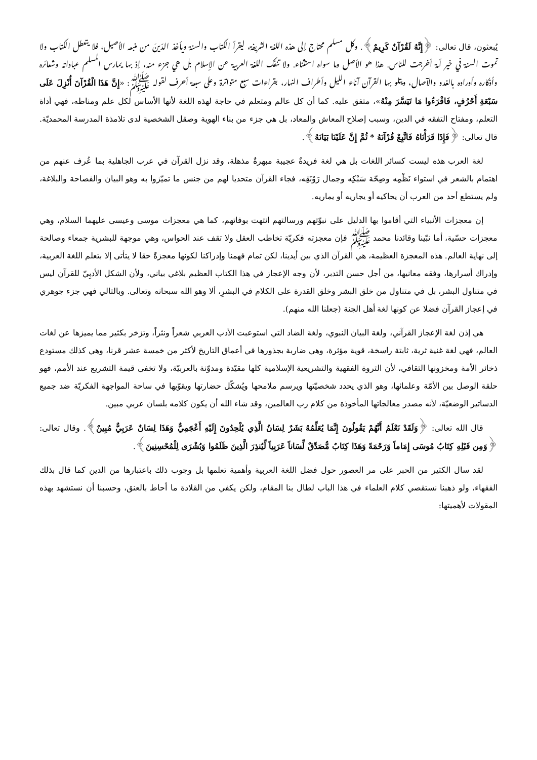يُبعثون، قال تعالى: ﴿إِنَّهُ لَقُرْآنٌ كَرِيمٌ﴾. وكل مسلم محتاج إلى هذه اللغة الشريفة، ليقرأ الكتاب والسنة ويأخذ الدّينَ من منبعه الأصيل، فلا يتعطل الكتاب ولا تموت السنة في خير أمة أخرجت للناس. هذا هو الأصل وما سواه استثناء. ولا تنفك اللغة العربية عن الإسلام بل هي جزء منه، إذ بها يمارس المسلم عباداته وشعائره وأذكاره وأوراده بالغدو والآصال، ويتلو بها القرآن آناء الليل وأطراف النهار، بقراءات سبع متواترة وعلى سبعة أحرف لقوله ﷺ: «إِنَّ هَذَا الْقُرْآنَ أُنْزِلَ عَلَى سَبْعَةِ أَحْرُفٍ، فَاقْرَءُوا مَا تَيَسَّرَ مِنْهُ»، متفق عليه. كما أن كل عالم ومتعلم في حاجة لهذه اللغة لأنها الأساس لكل علم ومناطه، فهي أداة التعلم، ومفتاح التفقه في الدين، وسبب إصلاح المعاش والمعاد، بل هي جزء من بناء الهوية وصقل الشخصية لدى تلامذة المدرسة المحمديّة. قال تعالى: ﴿فَإِذَا قَرَأْنَاهُ فَاتَّبِعْ قُرْآنَهُ * ثُمَّ إِنَّ عَلَيْنَا بَيَانَهُ﴾.
لغة العرب هذه ليست كسائر اللغات بل هي لغة فريدةٌ عجيبة مبهرةٌ مذهلة، وقد نزل القرآن في عرب الجاهلية بما عُرف عنهم من اهتمام بالشعر في استواء نَظْمِه وصِحّة سَبْكِه وجمال رَوْنَقِه، فجاء القرآن متحديا لهم من جنس ما تميّزوا به وهو البيان والفصاحة والبلاغة، ولم يستطع أحد من العرب أن يحاكيه أو يجاريه أو يماريه.
إن معجزات الأنبياء التي أقاموا بها الدليل على نبوّتهم ورسالتهم انتهت بوفاتهم، كما هي معجزات موسى وعيسى عليهما السلام، وهي معجزات حسّية، أما نبّينا وقائدنا محمد ﷺ فإن معجزته فكريّة تخاطب العقل ولا تقف عند الحواس، وهي موجهة للبشرية جمعاء وصالحة إلى نهاية العالم. هذه المعجزة العظيمة، هي القرآن الذي بين أيدينا، لكن تمام فهمنا وإدراكنا لكونها معجزةً حقا لا يتأتى إلا بتعلم اللغة العربية، وإدراك أسرارها، وفقه معانيها، من أجل حسن التدبر، لأن وجه الإعجاز في هذا الكتاب العظيم بلاغي بياني، ولأن الشكل الأدبِيّ للقرآن ليس في متناول البشر، بل في متناول من خلق البشر وخلق القدرة على الكلام في البشرِ، ألا وهو الله سبحانه وتعالى. وبالتالي فهي جزء جوهري في إعجاز القرآن فضلا عن كونها لغة أهل الجنة (جعلنا الله منهم).
هي إذن لغة الإعجاز القرآني، ولغة البيان النبوي، ولغة الضاد التي استوعبت الأدب العربي شعراً ونثراً، وتزخر بكثير مما يميزها عن لغات العالم، فهي لغة غنية ثرية، ثابتة راسخة، قوية مؤثرة، وهي ضاربة بجذورها في أعماق التاريخ لأكثر من خمسة عشر قرنا، وهي كذلك مستودع ذخائر الأمة ومخزونها الثقافي، لأن الثروة الفقهية والتشريعية الإسلامية كلها مقيّدة ومدوّنة بالعربيّة، ولا تخفى قيمة التشريع عند الأمم، فهو حلقة الوصل بين الأمّة وعلمائها، وهو الذي يحدد شخصيّتها ويرسم ملامحها ويُشكّل حضارتها ويقوّيها في ساحة المواجهة الفكريّة ضد جميع الدساتير الوضعيّة، لأنه مصدر معالجاتها المأخوذة من كلام رب العالمين، وقد شاء الله أن يكون كلامه بلسان عربي مبين.
قال الله تعالى: ﴿وَلَقَدْ نَعْلَمُ أَنَّهُمْ يَقُولُونَ إِنَّمَا يُعَلِّمُهُ بَشَرٌ لِسَانُ الَّذِي يُلْحِدُونَ إِلَيْهِ أَعْجَمِيٌّ وَهَذَا لِسَانٌ عَرَبِيٌّ مُبِينٌ﴾. وقال تعالى: ﴿وَمِن قَبْلِهِ كِتَابُ مُوسَى إِمَاماً وَرَحْمَةً وَهَذَا كِتَابٌ مُّصَدِّقٌ لِّسَاناً عَرَبِياً لِّيُنذِرَ الَّذِينَ ظَلَمُوا وَبُشْرَى لِلْمُحْسِنِينَ﴾.
لقد سال الكثير من الحبر على مر العصور حول فضل اللغة العربية وأهمية تعلمها بل وجوب ذلك باعتبارها من الدين كما قال بذلك الفقهاء، ولو ذهبنا نستقصي كلام العلماء في هذا الباب لطال بنا المقام، ولكن يكفي من القلادة ما أحاط بالعنق، وحسبنا أن نستشهد بهذه المقولات لأهميتها: